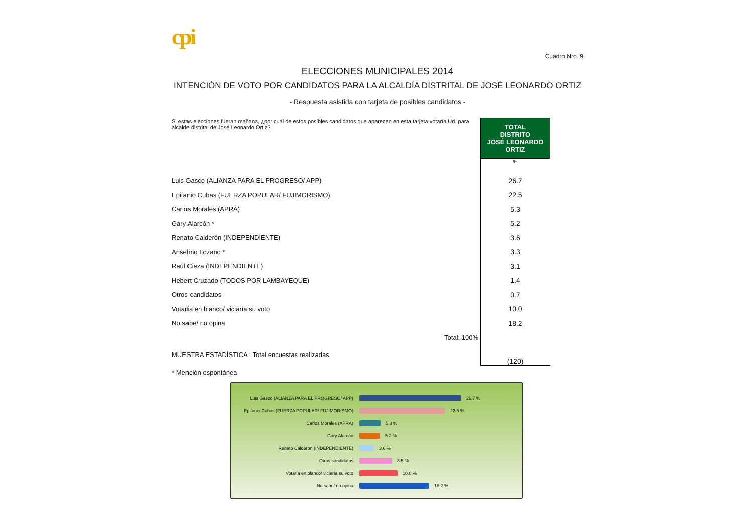cpi
Cuadro Nro. 9
ELECCIONES MUNICIPALES 2014
INTENCIÓN DE VOTO POR CANDIDATOS PARA LA ALCALDÍA DISTRITAL DE JOSÉ LEONARDO ORTIZ
- Respuesta asistida con tarjeta de posibles candidatos -
| Si estas elecciones fueran mañana, ¿por cuál de estos posibles candidatos que aparecen en esta tarjeta votaría Ud. para alcalde distrital de José Leonardo Ortiz? | TOTAL DISTRITO JOSÉ LEONARDO ORTIZ |
| | % |
| Luis Gasco (ALIANZA PARA EL PROGRESO/ APP) | 26.7 |
| Epifanio Cubas (FUERZA POPULAR/ FUJIMORISMO) | 22.5 |
| Carlos Morales (APRA) | 5.3 |
| Gary Alarcón * | 5.2 |
| Renato Calderón (INDEPENDIENTE) | 3.6 |
| Anselmo Lozano * | 3.3 |
| Raúl Cieza (INDEPENDIENTE) | 3.1 |
| Hebert Cruzado (TODOS POR LAMBAYEQUE) | 1.4 |
| Otros candidatos | 0.7 |
| Votaría en blanco/ viciaría su voto | 10.0 |
| No sabe/ no opina | 18.2 |
| Total: 100% | |
| MUESTRA ESTADÍSTICA : Total encuestas realizadas | (120) |
| * Mención espontánea | |
Luis Gasco (ALIANZA PARA EL PROGRESO/ APP)
26.7 %
Epifanio Cubas (FUERZA POPULAR/ FUJIMORISMO)
22.5 %
Carlos Morales (APRA)
5.3 %
Gary Alarcón
5.2 %
Renato Calderón (INDEPENDIENTE)
3.6 %
Otros candidatos
8.5 %
Votaría en blanco/ viciaría su voto
10.0 %
No sabe/ no opina
18.2 %